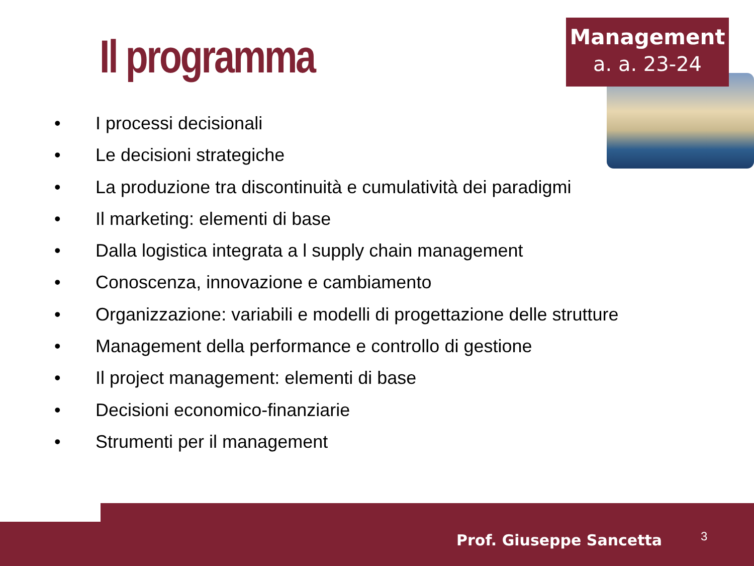Il programma
Management
a. a. 23-24
• I processi decisionali
• Le decisioni strategiche
• La produzione tra discontinuità e cumulatività dei paradigmi
• Il marketing: elementi di base
• Dalla logistica integrata a l supply chain management
• Conoscenza, innovazione e cambiamento
• Organizzazione: variabili e modelli di progettazione delle strutture
• Management della performance e controllo di gestione
• Il project management: elementi di base
• Decisioni economico-finanziarie
• Strumenti per il management
Prof. Giuseppe Sancetta 3